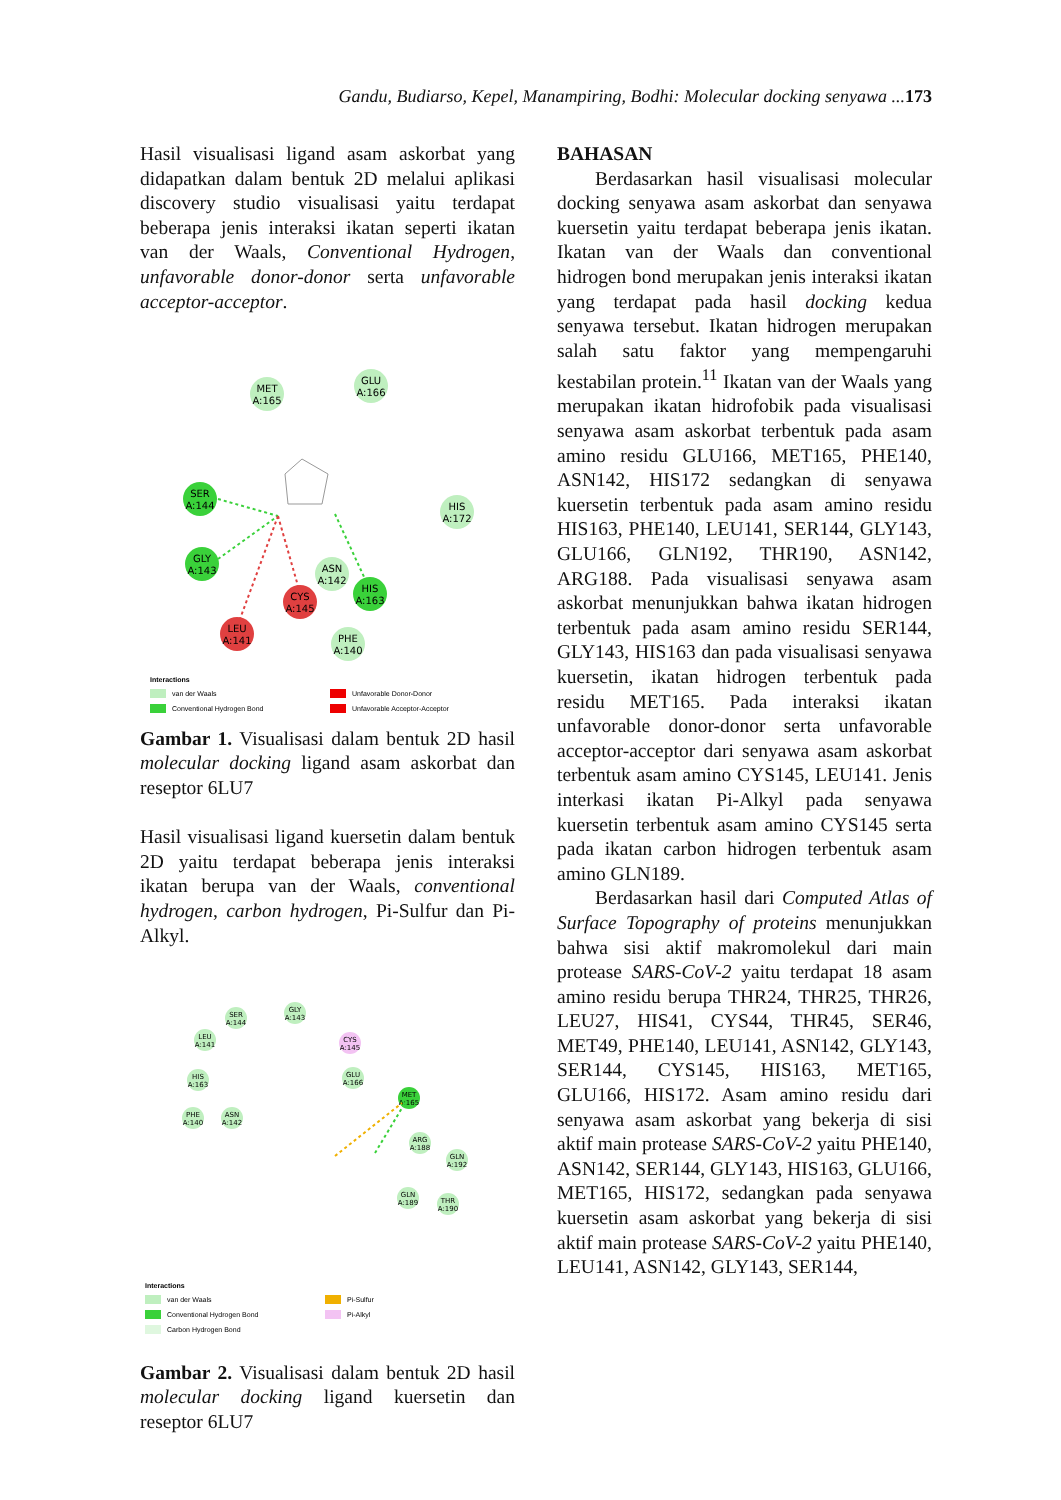Gandu, Budiarso, Kepel, Manampiring, Bodhi: Molecular docking senyawa ...173
Hasil visualisasi ligand asam askorbat yang didapatkan dalam bentuk 2D melalui aplikasi discovery studio visualisasi yaitu terdapat beberapa jenis interaksi ikatan seperti ikatan van der Waals, Conventional Hydrogen, unfavorable donor-donor serta unfavorable acceptor-acceptor.
MET
A:165
GLU
A:166
SER
A:144
GLY
A:143
HIS
A:172
ASN
A:142
HIS
A:163
CYS
A:145
LEU
A:141
PHE
A:140
Interactions
van der Waals
Conventional Hydrogen Bond
Unfavorable Donor-Donor
Unfavorable Acceptor-Acceptor
Gambar 1. Visualisasi dalam bentuk 2D hasil molecular docking ligand asam askorbat dan reseptor 6LU7
Hasil visualisasi ligand kuersetin dalam bentuk 2D yaitu terdapat beberapa jenis interaksi ikatan berupa van der Waals, conventional hydrogen, carbon hydrogen, Pi-Sulfur dan Pi-Alkyl.
SER
A:144
GLY
A:143
LEU
A:141
CYS
A:145
HIS
A:163
GLU
A:166
MET
A:165
PHE
A:140
ASN
A:142
ARG
A:188
GLN
A:192
GLN
A:189
THR
A:190
Interactions
van der Waals
Conventional Hydrogen Bond
Carbon Hydrogen Bond
Pi-Sulfur
Pi-Alkyl
Gambar 2. Visualisasi dalam bentuk 2D hasil molecular docking ligand kuersetin dan reseptor 6LU7
BAHASAN
Berdasarkan hasil visualisasi molecular docking senyawa asam askorbat dan senyawa kuersetin yaitu terdapat beberapa jenis ikatan. Ikatan van der Waals dan conventional hidrogen bond merupakan jenis interaksi ikatan yang terdapat pada hasil docking kedua senyawa tersebut. Ikatan hidrogen merupakan salah satu faktor yang mempengaruhi kestabilan protein.<sup>11</sup> Ikatan van der Waals yang merupakan ikatan hidrofobik pada visualisasi senyawa asam askorbat terbentuk pada asam amino residu GLU166, MET165, PHE140, ASN142, HIS172 sedangkan di senyawa kuersetin terbentuk pada asam amino residu HIS163, PHE140, LEU141, SER144, GLY143, GLU166, GLN192, THR190, ASN142, ARG188. Pada visualisasi senyawa asam askorbat menunjukkan bahwa ikatan hidrogen terbentuk pada asam amino residu SER144, GLY143, HIS163 dan pada visualisasi senyawa kuersetin, ikatan hidrogen terbentuk pada residu MET165. Pada interaksi ikatan unfavorable donor-donor serta unfavorable acceptor-acceptor dari senyawa asam askorbat terbentuk asam amino CYS145, LEU141. Jenis interkasi ikatan Pi-Alkyl pada senyawa kuersetin terbentuk asam amino CYS145 serta pada ikatan carbon hidrogen terbentuk asam amino GLN189.
Berdasarkan hasil dari Computed Atlas of Surface Topography of proteins menunjukkan bahwa sisi aktif makromolekul dari main protease SARS-CoV-2 yaitu terdapat 18 asam amino residu berupa THR24, THR25, THR26, LEU27, HIS41, CYS44, THR45, SER46, MET49, PHE140, LEU141, ASN142, GLY143, SER144, CYS145, HIS163, MET165, GLU166, HIS172. Asam amino residu dari senyawa asam askorbat yang bekerja di sisi aktif main protease SARS-CoV-2 yaitu PHE140, ASN142, SER144, GLY143, HIS163, GLU166, MET165, HIS172, sedangkan pada senyawa kuersetin asam askorbat yang bekerja di sisi aktif main protease SARS-CoV-2 yaitu PHE140, LEU141, ASN142, GLY143, SER144,